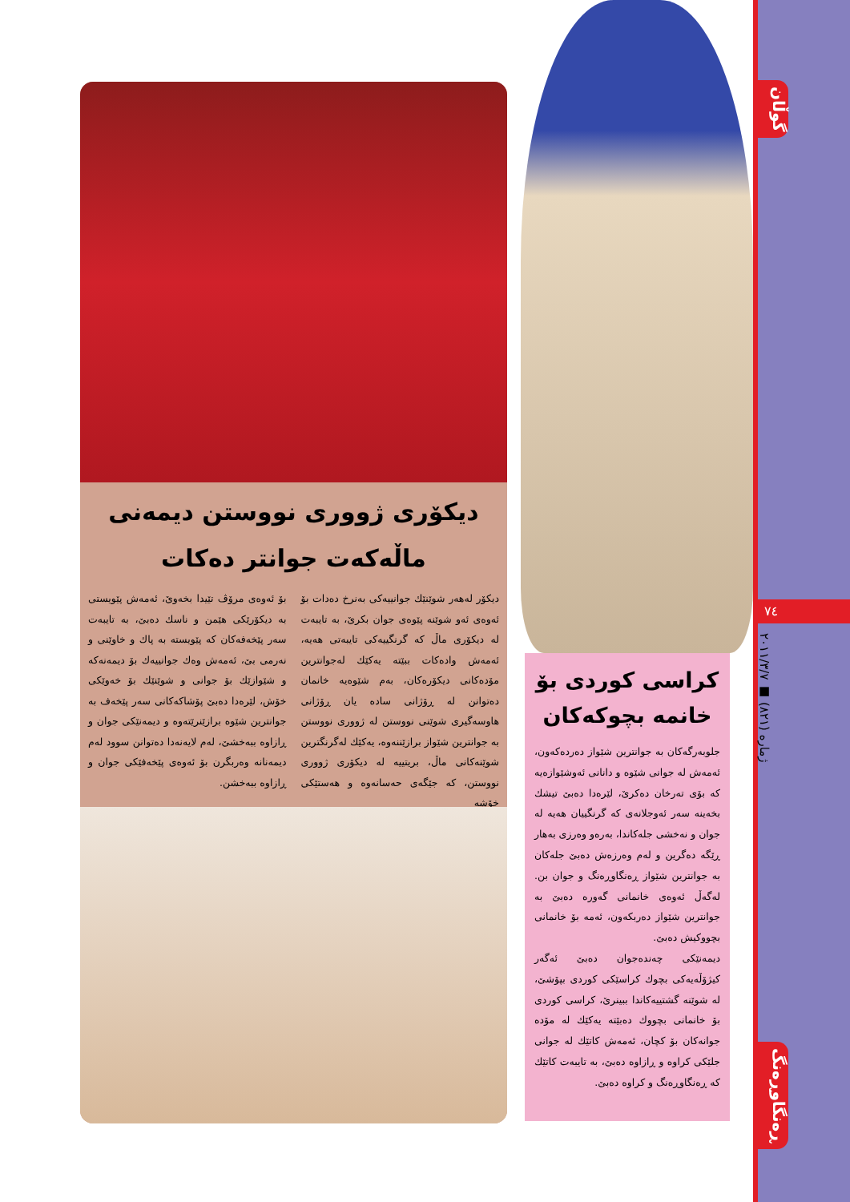گوڵان
٧٤
ژمارە (٨٢١) ■ ٢٠١١/٣/٧
ڕەنگاوڕەنگ
دیکۆری ژووری نووستن دیمەنی ماڵەکەت جوانتر دەکات
دیکۆر لەهەر شوێنێك جوانییەکی بەنرخ دەدات بۆ ئەوەی ئەو شوێنە پێوەی جوان بکرێ، بە تایبەت لە دیکۆری ماڵ کە گرنگییەکی تایبەتی هەیە، ئەمەش وادەکات ببێتە یەکێك لەجوانترین مۆدەکانی دیکۆرەکان، بەم شێوەیە خانمان دەتوانن لە ڕۆژانی سادە یان ڕۆژانی هاوسەگیری شوێنی نووستن لە ژووری نووستن بە جوانترین شێواز برازێننەوە، یەکێك لەگرنگترین شوێنەکانی ماڵ، بریتییە لە دیکۆری ژووری نووستن، کە جێگەی حەسانەوە و هەستێکی خۆشە
بۆ ئەوەی مرۆڤ تێیدا بخەوێ، ئەمەش پێویستی بە دیکۆرێکی هێمن و ناسك دەبێ، بە تایبەت سەر پێخەفەکان کە پێویستە بە پاك و خاوێنی و نەرمی بێ، ئەمەش وەك جوانییەك بۆ دیمەنەکە و شێوازێك بۆ جوانی و شوێنێك بۆ خەوێکی خۆش، لێرەدا دەبێ پۆشاکەکانی سەر پێخەف بە جوانترین شێوە برازێنرێتەوە و دیمەنێکی جوان و ڕازاوە ببەخشێ، لەم لایەنەدا دەتوانن سوود لەم دیمەنانە وەربگرن بۆ ئەوەی پێخەفێکی جوان و ڕازاوە ببەخشن.
کراسی کوردی بۆ خانمە بچوکەکان
جلوبەرگەکان بە جوانترین شێواز دەردەکەون، ئەمەش لە جوانی شێوە و دانانی ئەوشێوازەیە کە بۆی تەرخان دەکرێ، لێرەدا دەبێ تیشك بخەینە سەر ئەوجلانەی کە گرنگییان هەیە لە جوان و نەخشی جلەکاندا، بەرەو وەرزی بەهار ڕێگە دەگرین و لەم وەرزەش دەبێ جلەکان بە جوانترین شێواز ڕەنگاوڕەنگ و جوان بن. لەگەڵ ئەوەی خانمانی گەورە دەبێ بە جوانترین شێواز دەربکەون، ئەمە بۆ خانمانی بچووکیش دەبێ.
دیمەنێکی چەندەجوان دەبێ ئەگەر کیژۆڵەیەکی بچوك کراسێکی کوردی بپۆشێ، لە شوێنە گشتییەکاندا ببینرێ، کراسی کوردی بۆ خانمانی بچووك دەبێتە یەکێك لە مۆدە جوانەکان بۆ کچان، ئەمەش کاتێك لە جوانی جلێکی کراوە و ڕازاوە دەبێ، بە تایبەت کاتێك کە ڕەنگاوڕەنگ و کراوە دەبێ.